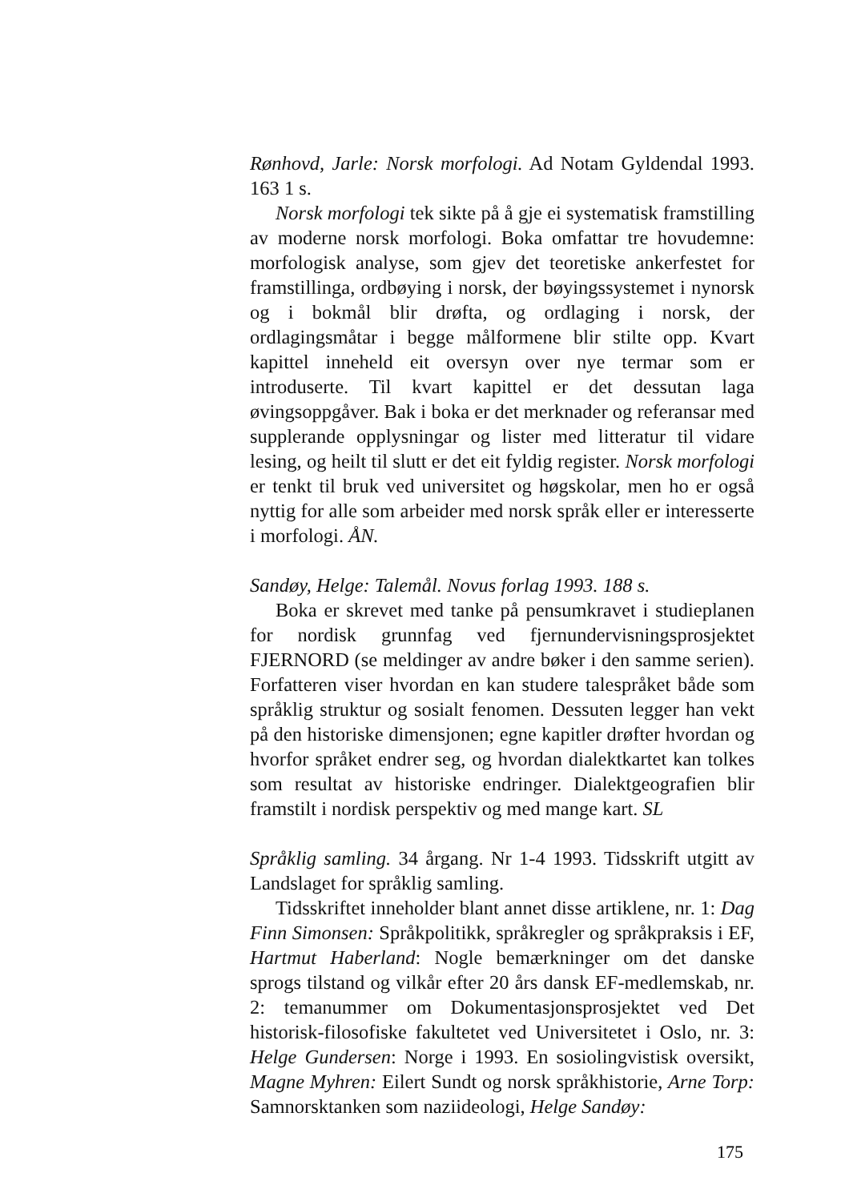Rønhovd, Jarle: Norsk morfologi. Ad Notam Gyldendal 1993. 163 1 s.
Norsk morfologi tek sikte på å gje ei systematisk framstilling av moderne norsk morfologi. Boka omfattar tre hovudemne: morfologisk analyse, som gjev det teoretiske ankerfestet for framstillinga, ordbøying i norsk, der bøyingssystemet i nynorsk og i bokmål blir drøfta, og ordlaging i norsk, der ordlagingsmåtar i begge målformene blir stilte opp. Kvart kapittel inneheld eit oversyn over nye termar som er introduserte. Til kvart kapittel er det dessutan laga øvingsoppgåver. Bak i boka er det merknader og referansar med supplerande opplysningar og lister med litteratur til vidare lesing, og heilt til slutt er det eit fyldig register. Norsk morfologi er tenkt til bruk ved universitet og høgskolar, men ho er også nyttig for alle som arbeider med norsk språk eller er interesserte i morfologi. ÅN.
Sandøy, Helge: Talemål. Novus forlag 1993. 188 s.
Boka er skrevet med tanke på pensumkravet i studieplanen for nordisk grunnfag ved fjernundervisningsprosjektet FJERNORD (se meldinger av andre bøker i den samme serien). Forfatteren viser hvordan en kan studere talespråket både som språklig struktur og sosialt fenomen. Dessuten legger han vekt på den historiske dimensjonen; egne kapitler drøfter hvordan og hvorfor språket endrer seg, og hvordan dialektkartet kan tolkes som resultat av historiske endringer. Dialektgeografien blir framstilt i nordisk perspektiv og med mange kart. SL
Språklig samling. 34 årgang. Nr 1-4 1993. Tidsskrift utgitt av Landslaget for språklig samling.
Tidsskriftet inneholder blant annet disse artiklene, nr. 1: Dag Finn Simonsen: Språkpolitikk, språkregler og språkpraksis i EF, Hartmut Haberland: Nogle bemærkninger om det danske sprogs tilstand og vilkår efter 20 års dansk EF-medlemskab, nr. 2: temanummer om Dokumentasjonsprosjektet ved Det historisk-filosofiske fakultetet ved Universitetet i Oslo, nr. 3: Helge Gundersen: Norge i 1993. En sosiolingvistisk oversikt, Magne Myhren: Eilert Sundt og norsk språkhistorie, Arne Torp: Samnorsktanken som naziideologi, Helge Sandøy:
175